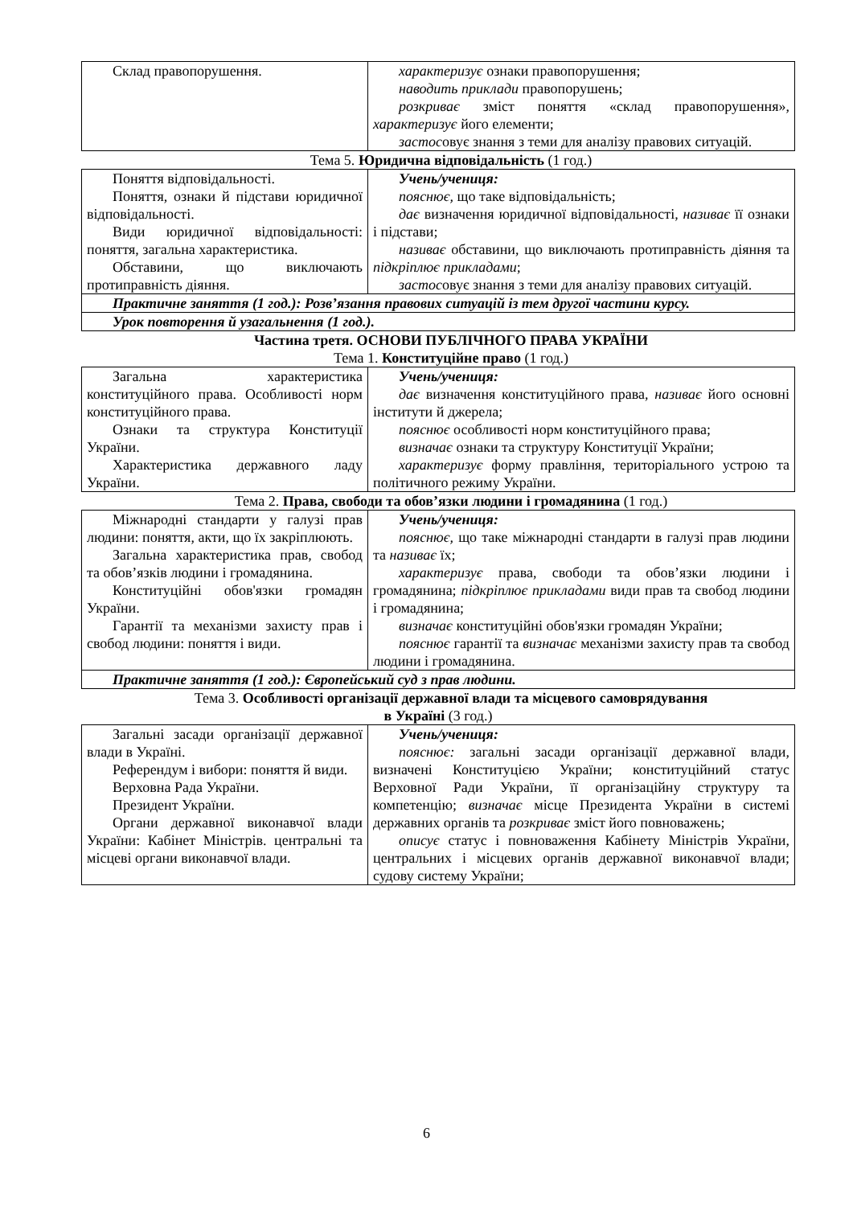| Склад правопорушення. | характеризує ознаки правопорушення; наводить приклади правопорушень; розкриває зміст поняття «склад правопорушення», характеризує його елементи; застос овує знання з теми для аналізу правових ситуацій. |
Тема 5. Юридична відповідальність (1 год.)
| Поняття відповідальності. Поняття, ознаки й підстави юридичної відповідальності. Види юридичної відповідальності: поняття, загальна характеристика. Обставини, що виключають протиправність діяння. | Учень/учениця: пояснює, що таке відповідальність; дає визначення юридичної відповідальності, називає її ознаки і підстави; називає обставини, що виключають протиправність діяння та підкріплює прикладами ; застос овує знання з теми для аналізу правових ситуацій. |
| Практичне заняття (1 год.): Розв’язання правових ситуацій із тем другої частини курсу. | |
| Урок повторення й узагальнення (1 год.). | |
Частина третя. ОСНОВИ ПУБЛІЧНОГО ПРАВА УКРАЇНИ
Тема 1. Конституційне право (1 год.)
| Загальна характеристика конституційного права. Особливості норм конституційного права. Ознаки та структура Конституції України. Характеристика державного ладу України. | Учень/учениця: дає визначення конституційного права, називає його основні інститути й джерела; пояснює особливості норм конституційного права; визначає ознаки та структуру Конституції України; характеризує форму правління, територіального устрою та політичного режиму України. |
Тема 2. Права, свободи та обов’язки людини і громадянина (1 год.)
| Міжнародні стандарти у галузі прав людини: поняття, акти, що їх закріплюють. Загальна характеристика прав, свобод та обов’язків людини і громадянина. Конституційні обов'язки громадян України. Гарантії та механізми захисту прав і свобод людини: поняття і види. | Учень/учениця: пояснює, що таке міжнародні стандарти в галузі прав людини та називає їх; характеризує права, свободи та обов’язки людини і громадянина; підкріплює прикладами види прав та свобод людини і громадянина; визначає конституційні обов'язки громадян України; пояснює гарантії та визначає механізми захисту прав та свобод людини і громадянина. |
| Практичне заняття (1 год.): Європейський суд з прав людини. | |
Тема 3. Особливості організації державної влади та місцевого самоврядування
в Україні (3 год.)
| Загальні засади організації державної влади в Україні. Референдум і вибори: поняття й види. Верховна Рада України. Президент України. Органи державної виконавчої влади України: Кабінет Міністрів. центральні та місцеві органи виконавчої влади. | Учень/учениця: пояснює: загальні засади організації державної влади, визначені Конституцією України; конституційний статус Верховної Ради України, її організаційну структуру та компетенцію; визначає місце Президента України в системі державних органів та розкриває зміст його повноважень; описує статус і повноваження Кабінету Міністрів України, центральних і місцевих органів державної виконавчої влади; судову систему України; |
6